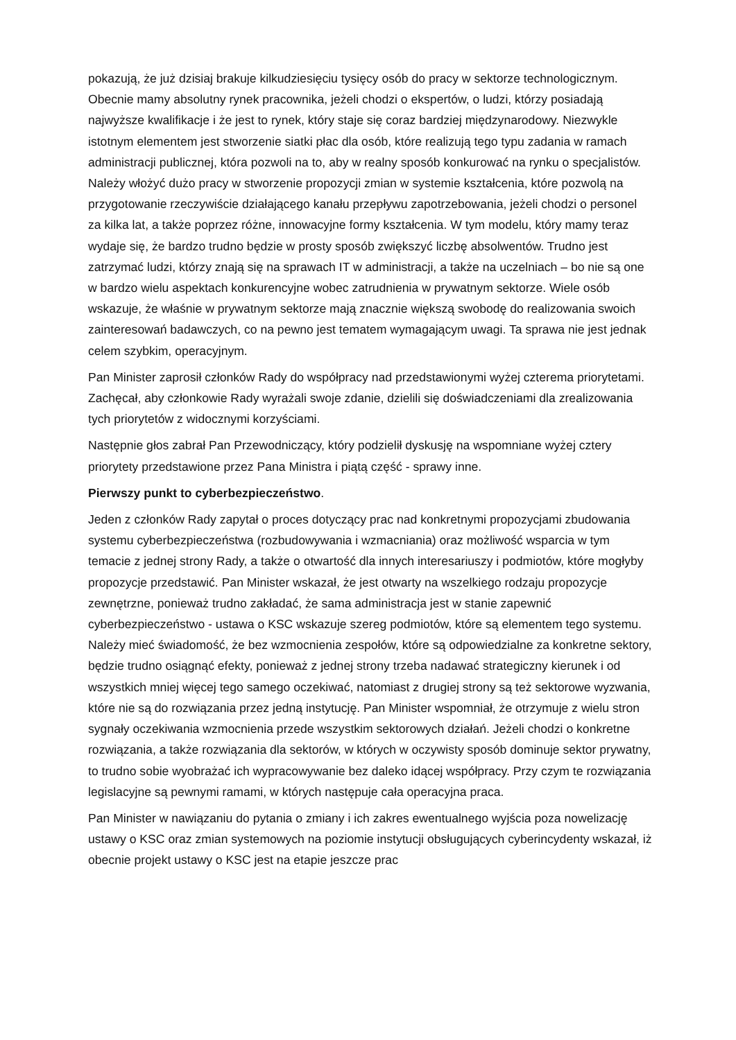pokazują, że już dzisiaj brakuje kilkudziesięciu tysięcy osób do pracy w sektorze technologicznym. Obecnie mamy absolutny rynek pracownika, jeżeli chodzi o ekspertów, o ludzi, którzy posiadają najwyższe kwalifikacje i że jest to rynek, który staje się coraz bardziej międzynarodowy. Niezwykle istotnym elementem jest stworzenie siatki płac dla osób, które realizują tego typu zadania w ramach administracji publicznej, która pozwoli na to, aby w realny sposób konkurować na rynku o specjalistów. Należy włożyć dużo pracy w stworzenie propozycji zmian w systemie kształcenia, które pozwolą na przygotowanie rzeczywiście działającego kanału przepływu zapotrzebowania, jeżeli chodzi o personel za kilka lat, a także poprzez różne, innowacyjne formy kształcenia. W tym modelu, który mamy teraz wydaje się, że bardzo trudno będzie w prosty sposób zwiększyć liczbę absolwentów. Trudno jest zatrzymać ludzi, którzy znają się na sprawach IT w administracji, a także na uczelniach – bo nie są one w bardzo wielu aspektach konkurencyjne wobec zatrudnienia w prywatnym sektorze. Wiele osób wskazuje, że właśnie w prywatnym sektorze mają znacznie większą swobodę do realizowania swoich zainteresowań badawczych, co na pewno jest tematem wymagającym uwagi. Ta sprawa nie jest jednak celem szybkim, operacyjnym.
Pan Minister zaprosił członków Rady do współpracy nad przedstawionymi wyżej czterema priorytetami. Zachęcał, aby członkowie Rady wyrażali swoje zdanie, dzielili się doświadczeniami dla zrealizowania tych priorytetów z widocznymi korzyściami.
Następnie głos zabrał Pan Przewodniczący, który podzielił dyskusję na wspomniane wyżej cztery priorytety przedstawione przez Pana Ministra i piątą część - sprawy inne.
Pierwszy punkt to cyberbezpieczeństwo.
Jeden z członków Rady zapytał o proces dotyczący prac nad konkretnymi propozycjami zbudowania systemu cyberbezpieczeństwa (rozbudowywania i wzmacniania) oraz możliwość wsparcia w tym temacie z jednej strony Rady, a także o otwartość dla innych interesariuszy i podmiotów, które mogłyby propozycje przedstawić. Pan Minister wskazał, że jest otwarty na wszelkiego rodzaju propozycje zewnętrzne, ponieważ trudno zakładać, że sama administracja jest w stanie zapewnić cyberbezpieczeństwo - ustawa o KSC wskazuje szereg podmiotów, które są elementem tego systemu. Należy mieć świadomość, że bez wzmocnienia zespołów, które są odpowiedzialne za konkretne sektory, będzie trudno osiągnąć efekty, ponieważ z jednej strony trzeba nadawać strategiczny kierunek i od wszystkich mniej więcej tego samego oczekiwać, natomiast z drugiej strony są też sektorowe wyzwania, które nie są do rozwiązania przez jedną instytucję. Pan Minister wspomniał, że otrzymuje z wielu stron sygnały oczekiwania wzmocnienia przede wszystkim sektorowych działań. Jeżeli chodzi o konkretne rozwiązania, a także rozwiązania dla sektorów, w których w oczywisty sposób dominuje sektor prywatny, to trudno sobie wyobrażać ich wypracowywanie bez daleko idącej współpracy. Przy czym te rozwiązania legislacyjne są pewnymi ramami, w których następuje cała operacyjna praca.
Pan Minister w nawiązaniu do pytania o zmiany i ich zakres ewentualnego wyjścia poza nowelizację ustawy o KSC oraz zmian systemowych na poziomie instytucji obsługujących cyberincydenty wskazał, iż obecnie projekt ustawy o KSC jest na etapie jeszcze prac